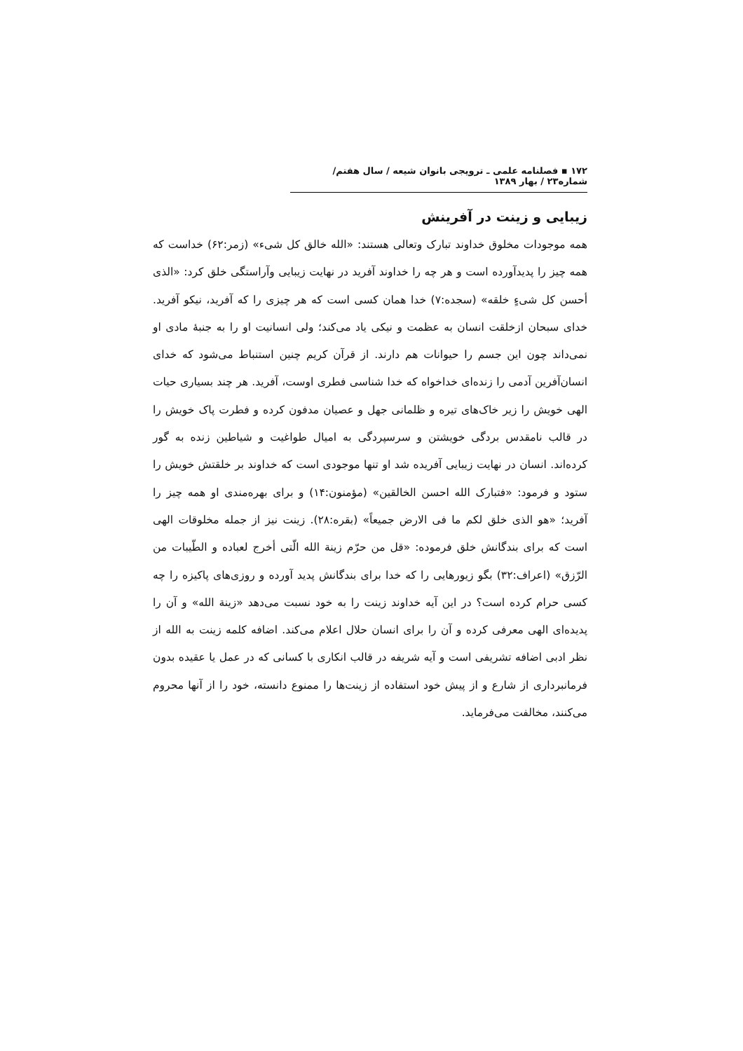۱۷۲ ▪ فصلنامه علمی ـ ترویجی بانوان شیعه / سال هفتم/ شماره۲۳ / بهار ۱۳۸۹
زیبایی و زینت در آفرینش
همه موجودات مخلوق خداوند تبارک وتعالی هستند: «الله خالق کل شیء» (زمر:۶۲) خداست که همه چیز را پدیدآورده است و هر چه را خداوند آفرید در نهایت زیبایی وآراستگی خلق کرد: «الذی أحسن کل شیءٍ خلقه» (سجده:۷) خدا همان کسی است که هر چیزی را که آفرید، نیکو آفرید. خدای سبحان ازخلقت انسان به عظمت و نیکی یاد می‌کند؛ ولی انسانیت او را به جنبۀ مادی او نمی‌داند چون این جسم را حیوانات هم دارند. از قرآن کریم چنین استنباط می‌شود که خدای انسان‌آفرین آدمی را زنده‌ای خداخواه که خدا شناسی فطری اوست، آفرید. هر چند بسیاری حیات الهی خویش را زیر خاک‌های تیره و ظلمانی جهل و عصیان مدفون کرده و فطرت پاک خویش را در قالب نامقدس بردگی خویشتن و سرسپردگی به امیال طواغیت و شیاطین زنده به گور کرده‌اند. انسان در نهایت زیبایی آفریده شد او تنها موجودی است که خداوند بر خلقتش خویش را ستود و فرمود: «فتبارک الله احسن الخالقین» (مؤمنون:۱۴) و برای بهره‌مندی او همه چیز را آفرید؛ «هو الذی خلق لکم ما فی الارض جمیعاً» (بقره:۲۸). زینت نیز از جمله مخلوقات الهی است که برای بندگانش خلق فرموده: «قل من حرّم زینة الله الّتی أخرج لعباده و الطّیبات من الرّزق» (اعراف:۳۲) بگو زیورهایی را که خدا برای بندگانش پدید آورده و روزی‌های پاکیزه را چه کسی حرام کرده است؟ در این آیه خداوند زینت را به خود نسبت می‌دهد «زینة الله» و آن را پدیده‌ای الهی معرفی کرده و آن را برای انسان حلال اعلام می‌کند. اضافه کلمه زینت به الله از نظر ادبی اضافه تشریفی است و آیه شریفه در قالب انکاری با کسانی که در عمل یا عقیده بدون فرمانبرداری از شارع و از پیش خود استفاده از زینت‌ها را ممنوع دانسته، خود را از آنها محروم می‌کنند، مخالفت می‌فرماید.